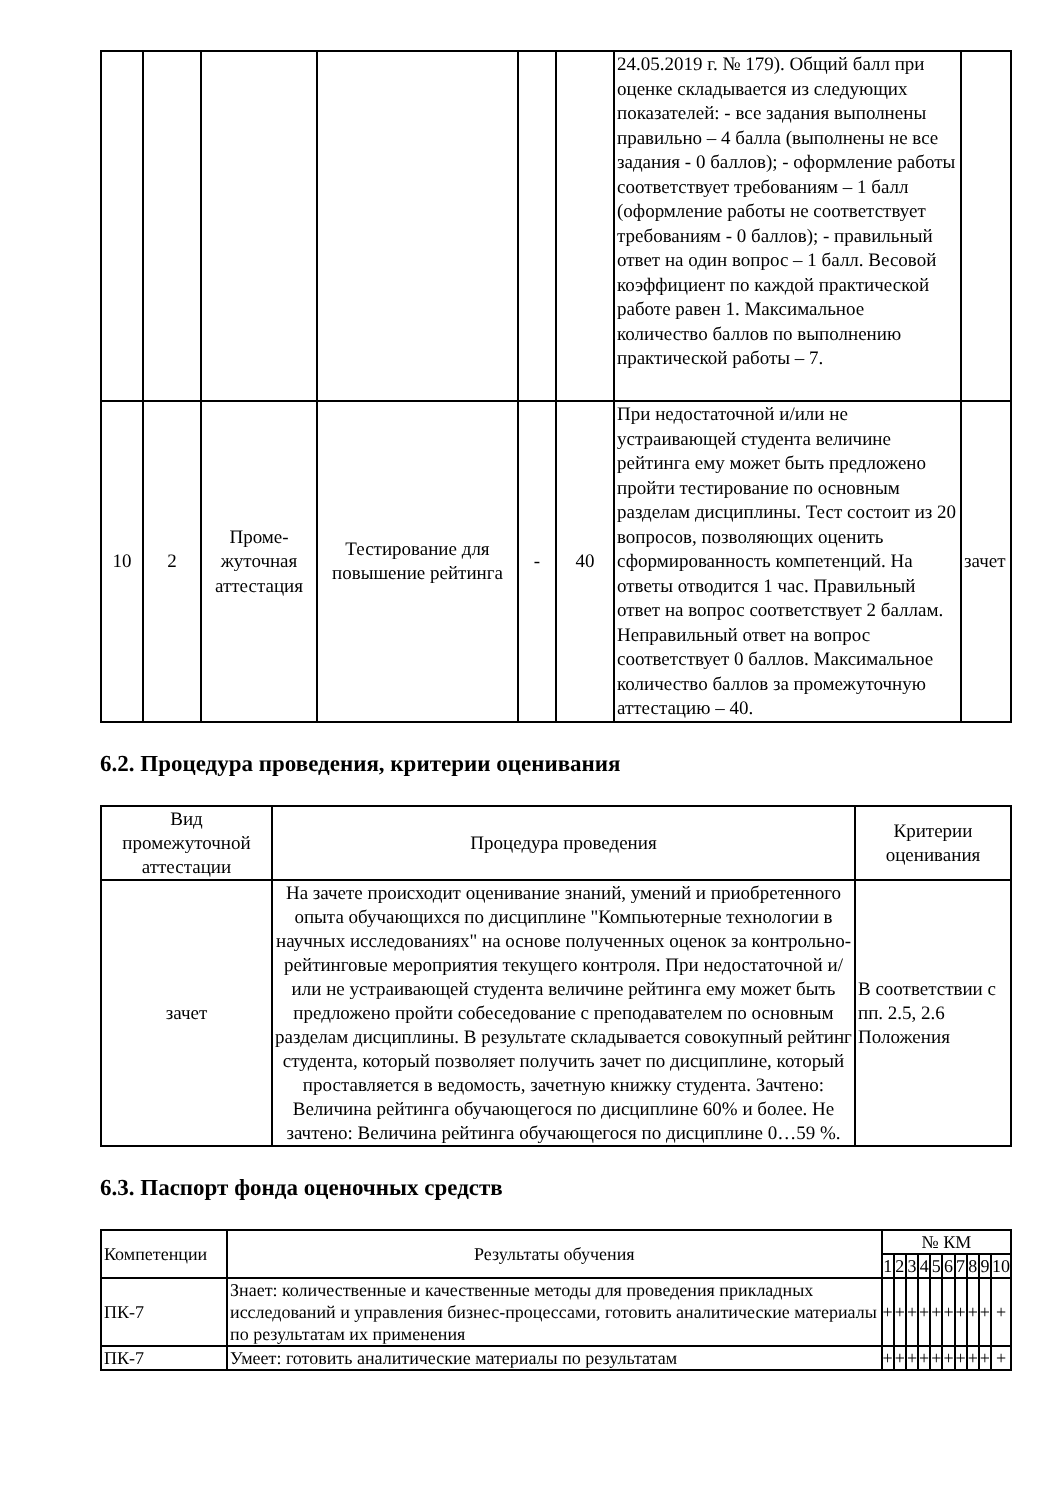| | | | | | | 24.05.2019 г. № 179). Общий балл при оценке складывается из следующих показателей: - все задания выполнены правильно – 4 балла (выполнены не все задания - 0 баллов); - оформление работы соответствует требованиям – 1 балл (оформление работы не соответствует требованиям - 0 баллов); - правильный ответ на один вопрос – 1 балл. Весовой коэффициент по каждой практической работе равен 1. Максимальное количество баллов по выполнению практической работы – 7. | |
| 10 | 2 | Проме-жуточная аттестация | Тестирование для повышение рейтинга | - | 40 | При недостаточной и/или не устраивающей студента величине рейтинга ему может быть предложено пройти тестирование по основным разделам дисциплины. Тест состоит из 20 вопросов, позволяющих оценить сформированность компетенций. На ответы отводится 1 час. Правильный ответ на вопрос соответствует 2 баллам. Неправильный ответ на вопрос соответствует 0 баллов. Максимальное количество баллов за промежуточную аттестацию – 40. | зачет |
6.2. Процедура проведения, критерии оценивания
| Вид промежуточной аттестации | Процедура проведения | Критерии оценивания |
| зачет | На зачете происходит оценивание знаний, умений и приобретенного опыта обучающихся по дисциплине "Компьютерные технологии в научных исследованиях" на основе полученных оценок за контрольно-рейтинговые мероприятия текущего контроля. При недостаточной и/или не устраивающей студента величине рейтинга ему может быть предложено пройти собеседование с преподавателем по основным разделам дисциплины. В результате складывается совокупный рейтинг студента, который позволяет получить зачет по дисциплине, который проставляется в ведомость, зачетную книжку студента. Зачтено: Величина рейтинга обучающегося по дисциплине 60% и более. Не зачтено: Величина рейтинга обучающегося по дисциплине 0…59 %. | В соответствии с пп. 2.5, 2.6 Положения |
6.3. Паспорт фонда оценочных средств
| Компетенции | Результаты обучения | № КМ | | | | | | | | | |
| --- | --- | --- | --- | --- | --- | --- | --- | --- | --- | --- | --- |
| | | 1 | 2 | 3 | 4 | 5 | 6 | 7 | 8 | 9 | 10 |
| ПК-7 | Знает: количественные и качественные методы для проведения прикладных исследований и управления бизнес-процессами, готовить аналитические материалы по результатам их применения | + | + | + | + | + | + | + | + | + | + |
| ПК-7 | Умеет: готовить аналитические материалы по результатам | + | + | + | + | + | + | + | + | + | + |